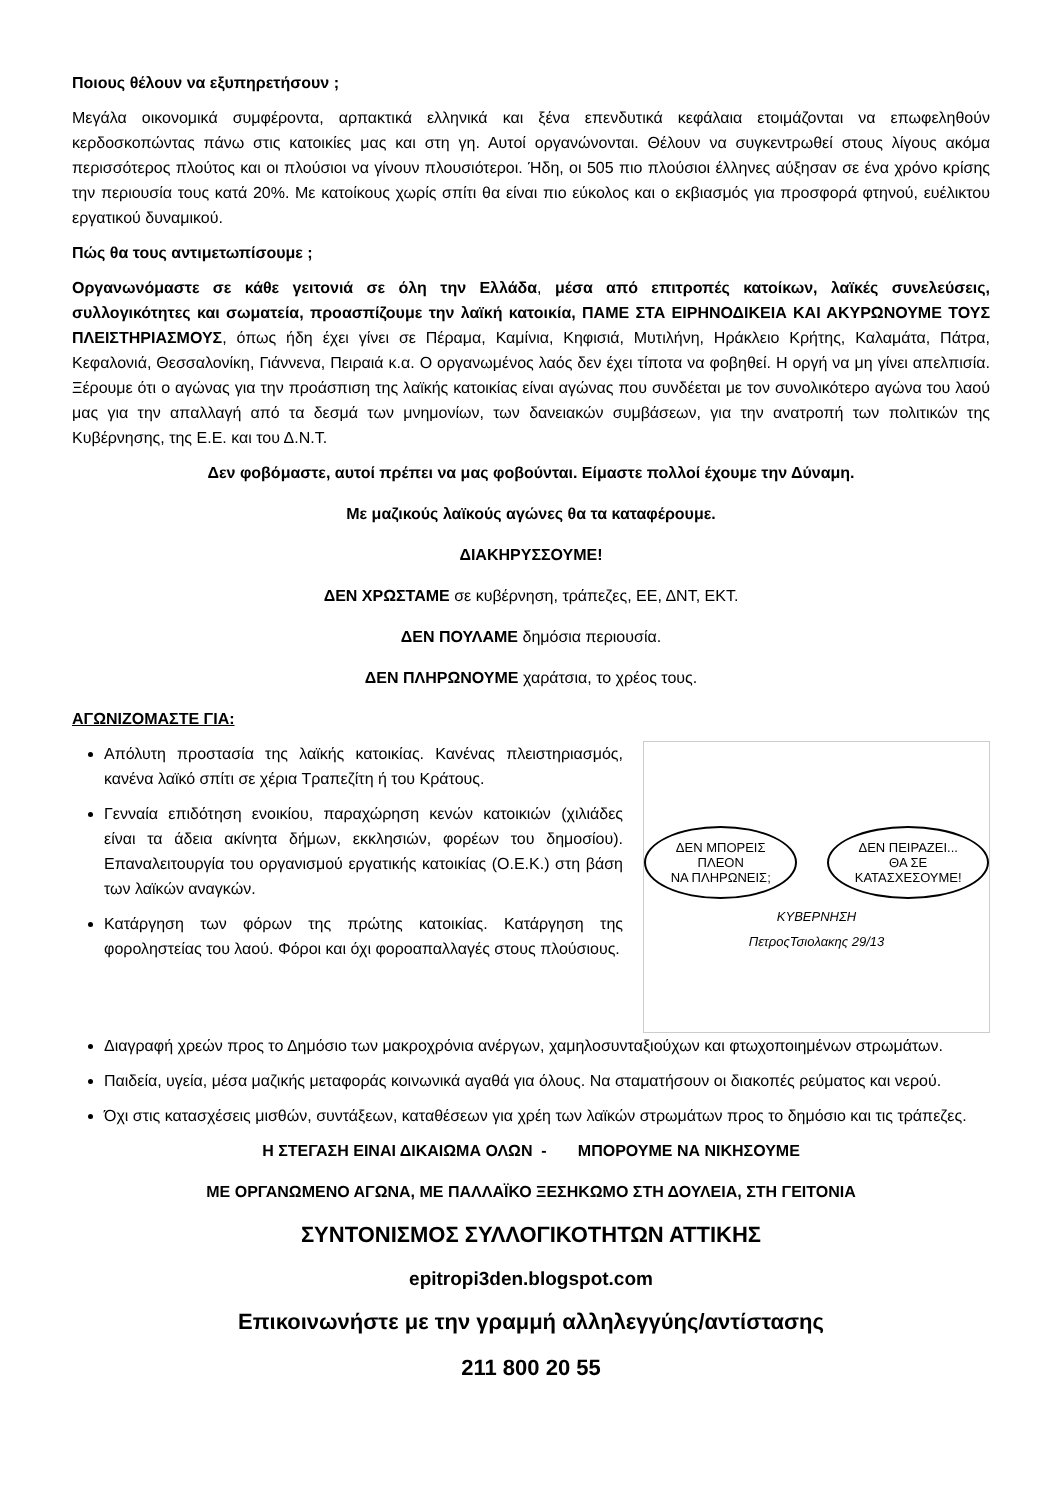Ποιους θέλουν να εξυπηρετήσουν ;
Μεγάλα οικονομικά συμφέροντα, αρπακτικά ελληνικά και ξένα επενδυτικά κεφάλαια ετοιμάζονται να επωφεληθούν κερδοσκοπώντας πάνω στις κατοικίες μας και στη γη. Αυτοί οργανώνονται. Θέλουν να συγκεντρωθεί στους λίγους ακόμα περισσότερος πλούτος και οι πλούσιοι να γίνουν πλουσιότεροι. Ήδη, οι 505 πιο πλούσιοι έλληνες αύξησαν σε ένα χρόνο κρίσης την περιουσία τους κατά 20%. Με κατοίκους χωρίς σπίτι θα είναι πιο εύκολος και ο εκβιασμός για προσφορά φτηνού, ευέλικτου εργατικού δυναμικού.
Πώς θα τους αντιμετωπίσουμε ;
Οργανωνόμαστε σε κάθε γειτονιά σε όλη την Ελλάδα, μέσα από επιτροπές κατοίκων, λαϊκές συνελεύσεις, συλλογικότητες και σωματεία, προασπίζουμε την λαϊκή κατοικία, ΠΑΜΕ ΣΤΑ ΕΙΡΗΝΟΔΙΚΕΙΑ ΚΑΙ ΑΚΥΡΩΝΟΥΜΕ ΤΟΥΣ ΠΛΕΙΣΤΗΡΙΑΣΜΟΥΣ, όπως ήδη έχει γίνει σε Πέραμα, Καμίνια, Κηφισιά, Μυτιλήνη, Ηράκλειο Κρήτης, Καλαμάτα, Πάτρα, Κεφαλονιά, Θεσσαλονίκη, Γιάννενα, Πειραιά κ.α. Ο οργανωμένος λαός δεν έχει τίποτα να φοβηθεί. Η οργή να μη γίνει απελπισία. Ξέρουμε ότι ο αγώνας για την προάσπιση της λαϊκής κατοικίας είναι αγώνας που συνδέεται με τον συνολικότερο αγώνα του λαού μας για την απαλλαγή από τα δεσμά των μνημονίων, των δανειακών συμβάσεων, για την ανατροπή των πολιτικών της Κυβέρνησης, της Ε.Ε. και του Δ.Ν.Τ.
Δεν φοβόμαστε, αυτοί πρέπει να μας φοβούνται. Είμαστε πολλοί έχουμε την Δύναμη.
Με μαζικούς λαϊκούς αγώνες θα τα καταφέρουμε.
ΔΙΑΚΗΡΥΣΣΟΥΜΕ!
ΔΕΝ ΧΡΩΣΤΑΜΕ σε κυβέρνηση, τράπεζες, ΕΕ, ΔΝΤ, ΕΚΤ.
ΔΕΝ ΠΟΥΛΑΜΕ δημόσια περιουσία.
ΔΕΝ ΠΛΗΡΩΝΟΥΜΕ χαράτσια, το χρέος τους.
ΑΓΩΝΙΖΟΜΑΣΤΕ ΓΙΑ:
Απόλυτη προστασία της λαϊκής κατοικίας. Κανένας πλειστηριασμός, κανένα λαϊκό σπίτι σε χέρια Τραπεζίτη ή του Κράτους.
Γενναία επιδότηση ενοικίου, παραχώρηση κενών κατοικιών (χιλιάδες είναι τα άδεια ακίνητα δήμων, εκκλησιών, φορέων του δημοσίου). Επαναλειτουργία του οργανισμού εργατικής κατοικίας (Ο.Ε.Κ.) στη βάση των λαϊκών αναγκών.
Κατάργηση των φόρων της πρώτης κατοικίας. Κατάργηση της φοροληστείας του λαού. Φόροι και όχι φοροαπαλλαγές στους πλούσιους.
ΔΕΝ ΜΠΟΡΕΙΣ ΠΛΕΟΝ
ΝΑ ΠΛΗΡΩΝΕΙΣ;
ΔΕΝ ΠΕΙΡΑΖΕΙ...
ΘΑ ΣΕ ΚΑΤΑΣΧΕΣΟΥΜΕ!
ΚΥΒΕΡΝΗΣΗ
ΠετροςΤσιολακης 29/13
Διαγραφή χρεών προς το Δημόσιο των μακροχρόνια ανέργων, χαμηλοσυνταξιούχων και φτωχοποιημένων στρωμάτων.
Παιδεία, υγεία, μέσα μαζικής μεταφοράς κοινωνικά αγαθά για όλους. Να σταματήσουν οι διακοπές ρεύματος και νερού.
Όχι στις κατασχέσεις μισθών, συντάξεων, καταθέσεων για χρέη των λαϊκών στρωμάτων προς το δημόσιο και τις τράπεζες.
Η ΣΤΕΓΑΣΗ ΕΙΝΑΙ ΔΙΚΑΙΩΜΑ ΟΛΩΝ - ΜΠΟΡΟΥΜΕ ΝΑ ΝΙΚΗΣΟΥΜΕ
ΜΕ ΟΡΓΑΝΩΜΕΝΟ ΑΓΩΝΑ, ΜΕ ΠΑΛΛΑΪΚΟ ΞΕΣΗΚΩΜΟ ΣΤΗ ΔΟΥΛΕΙΑ, ΣΤΗ ΓΕΙΤΟΝΙΑ
ΣΥΝΤΟΝΙΣΜΟΣ ΣΥΛΛΟΓΙΚΟΤΗΤΩΝ ΑΤΤΙΚΗΣ
epitropi3den.blogspot.com
Επικοινωνήστε με την γραμμή αλληλεγγύης/αντίστασης
211 800 20 55